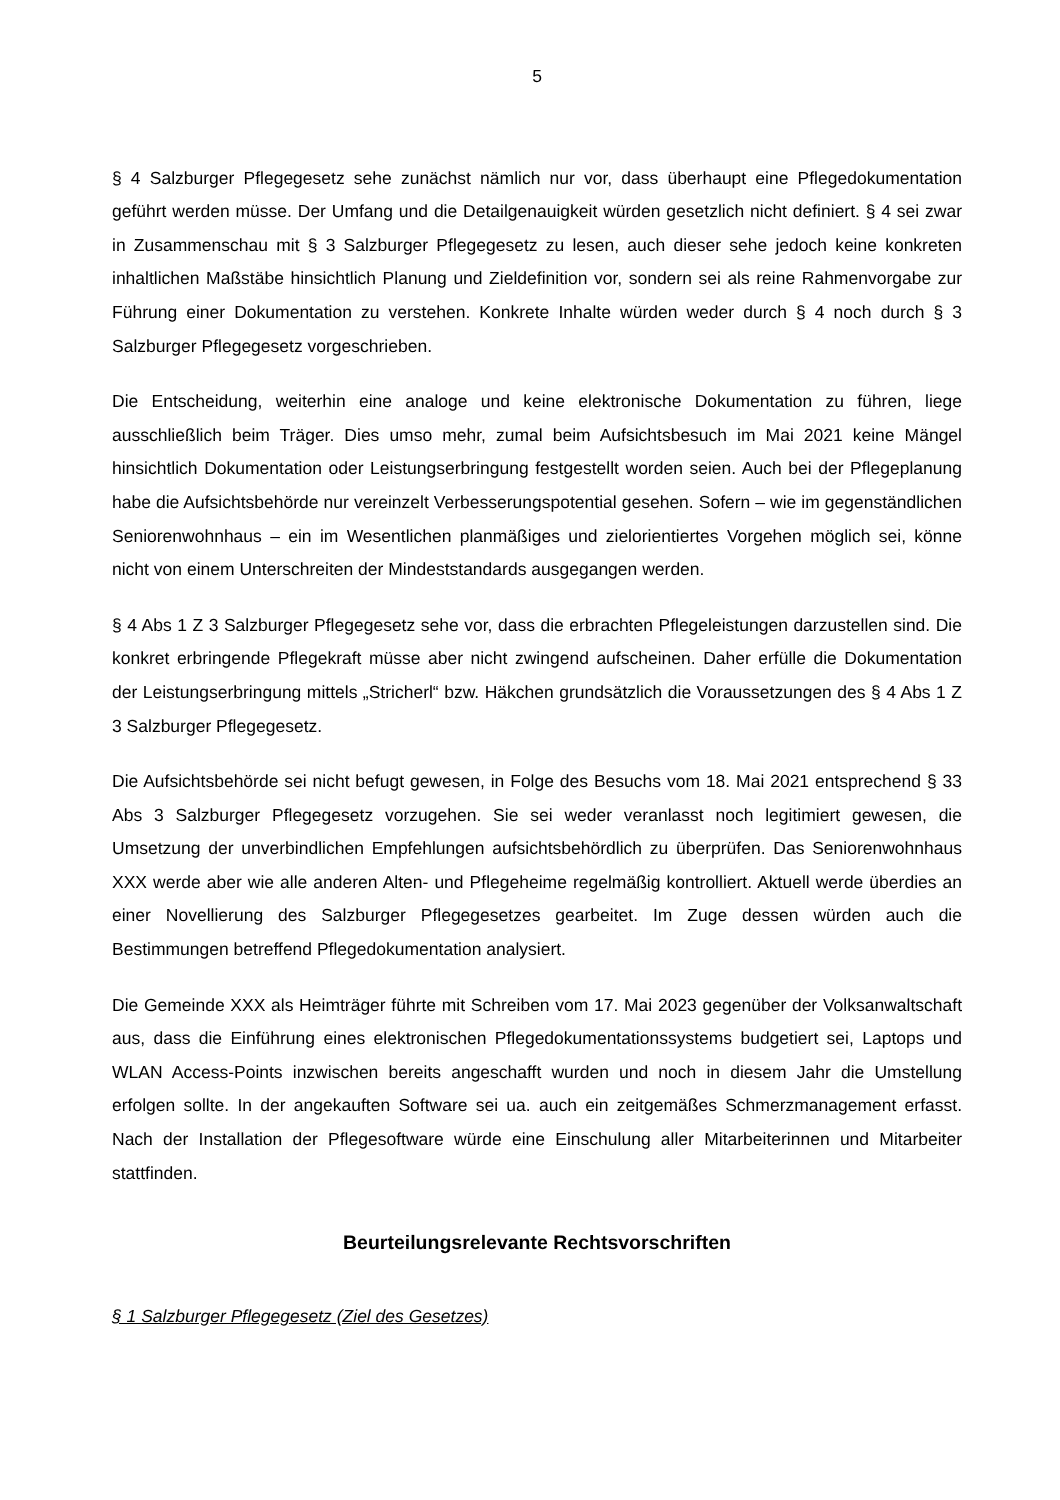5
§ 4 Salzburger Pflegegesetz sehe zunächst nämlich nur vor, dass überhaupt eine Pflegedokumentation geführt werden müsse. Der Umfang und die Detailgenauigkeit würden gesetzlich nicht definiert. § 4 sei zwar in Zusammenschau mit § 3 Salzburger Pflegegesetz zu lesen, auch dieser sehe jedoch keine konkreten inhaltlichen Maßstäbe hinsichtlich Planung und Zieldefinition vor, sondern sei als reine Rahmenvorgabe zur Führung einer Dokumentation zu verstehen. Konkrete Inhalte würden weder durch § 4 noch durch § 3 Salzburger Pflegegesetz vorgeschrieben.
Die Entscheidung, weiterhin eine analoge und keine elektronische Dokumentation zu führen, liege ausschließlich beim Träger. Dies umso mehr, zumal beim Aufsichtsbesuch im Mai 2021 keine Mängel hinsichtlich Dokumentation oder Leistungserbringung festgestellt worden seien. Auch bei der Pflegeplanung habe die Aufsichtsbehörde nur vereinzelt Verbesserungspotential gesehen. Sofern – wie im gegenständlichen Seniorenwohnhaus – ein im Wesentlichen planmäßiges und zielorientiertes Vorgehen möglich sei, könne nicht von einem Unterschreiten der Mindeststandards ausgegangen werden.
§ 4 Abs 1 Z 3 Salzburger Pflegegesetz sehe vor, dass die erbrachten Pflegeleistungen darzustellen sind. Die konkret erbringende Pflegekraft müsse aber nicht zwingend aufscheinen. Daher erfülle die Dokumentation der Leistungserbringung mittels „Stricherl“ bzw. Häkchen grundsätzlich die Voraussetzungen des § 4 Abs 1 Z 3 Salzburger Pflegegesetz.
Die Aufsichtsbehörde sei nicht befugt gewesen, in Folge des Besuchs vom 18. Mai 2021 entsprechend § 33 Abs 3 Salzburger Pflegegesetz vorzugehen. Sie sei weder veranlasst noch legitimiert gewesen, die Umsetzung der unverbindlichen Empfehlungen aufsichtsbehördlich zu überprüfen. Das Seniorenwohnhaus XXX werde aber wie alle anderen Alten- und Pflegeheime regelmäßig kontrolliert. Aktuell werde überdies an einer Novellierung des Salzburger Pflegegesetzes gearbeitet. Im Zuge dessen würden auch die Bestimmungen betreffend Pflegedokumentation analysiert.
Die Gemeinde XXX als Heimträger führte mit Schreiben vom 17. Mai 2023 gegenüber der Volksanwaltschaft aus, dass die Einführung eines elektronischen Pflegedokumentationssystems budgetiert sei, Laptops und WLAN Access-Points inzwischen bereits angeschafft wurden und noch in diesem Jahr die Umstellung erfolgen sollte. In der angekauften Software sei ua. auch ein zeitgemäßes Schmerzmanagement erfasst. Nach der Installation der Pflegesoftware würde eine Einschulung aller Mitarbeiterinnen und Mitarbeiter stattfinden.
Beurteilungsrelevante Rechtsvorschriften
§ 1 Salzburger Pflegegesetz (Ziel des Gesetzes)